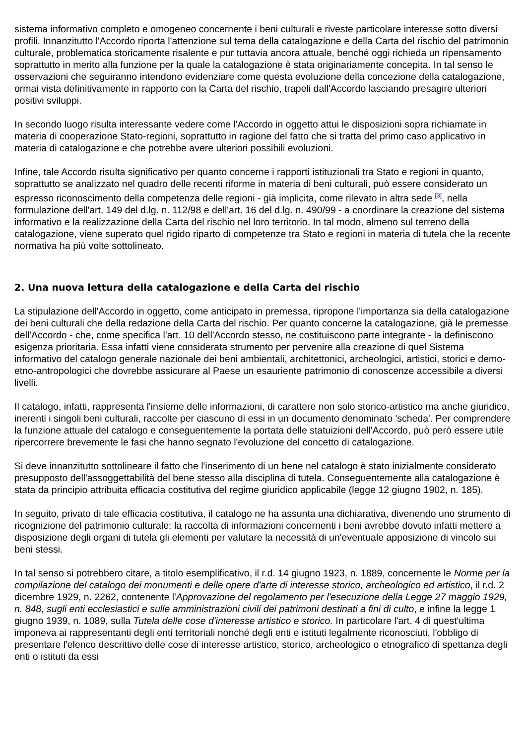sistema informativo completo e omogeneo concernente i beni culturali e riveste particolare interesse sotto diversi profili. Innanzitutto l'Accordo riporta l'attenzione sul tema della catalogazione e della Carta del rischio del patrimonio culturale, problematica storicamente risalente e pur tuttavia ancora attuale, benché oggi richieda un ripensamento soprattutto in merito alla funzione per la quale la catalogazione è stata originariamente concepita. In tal senso le osservazioni che seguiranno intendono evidenziare come questa evoluzione della concezione della catalogazione, ormai vista definitivamente in rapporto con la Carta del rischio, trapeli dall'Accordo lasciando presagire ulteriori positivi sviluppi.
In secondo luogo risulta interessante vedere come l'Accordo in oggetto attui le disposizioni sopra richiamate in materia di cooperazione Stato-regioni, soprattutto in ragione del fatto che si tratta del primo caso applicativo in materia di catalogazione e che potrebbe avere ulteriori possibili evoluzioni.
Infine, tale Accordo risulta significativo per quanto concerne i rapporti istituzionali tra Stato e regioni in quanto, soprattutto se analizzato nel quadro delle recenti riforme in materia di beni culturali, può essere considerato un espresso riconoscimento della competenza delle regioni - già implicita, come rilevato in altra sede <sup>[3]</sup>, nella formulazione dell'art. 149 del d.lg. n. 112/98 e dell'art. 16 del d.lg. n. 490/99 - a coordinare la creazione del sistema informativo e la realizzazione della Carta del rischio nel loro territorio. In tal modo, almeno sul terreno della catalogazione, viene superato quel rigido riparto di competenze tra Stato e regioni in materia di tutela che la recente normativa ha più volte sottolineato.
2. Una nuova lettura della catalogazione e della Carta del rischio
La stipulazione dell'Accordo in oggetto, come anticipato in premessa, ripropone l'importanza sia della catalogazione dei beni culturali che della redazione della Carta del rischio. Per quanto concerne la catalogazione, già le premesse dell'Accordo - che, come specifica l'art. 10 dell'Accordo stesso, ne costituiscono parte integrante - la definiscono esigenza prioritaria. Essa infatti viene considerata strumento per pervenire alla creazione di quel Sistema informativo del catalogo generale nazionale dei beni ambientali, architettonici, archeologici, artistici, storici e demo-etno-antropologici che dovrebbe assicurare al Paese un esauriente patrimonio di conoscenze accessibile a diversi livelli.
Il catalogo, infatti, rappresenta l'insieme delle informazioni, di carattere non solo storico-artistico ma anche giuridico, inerenti i singoli beni culturali, raccolte per ciascuno di essi in un documento denominato 'scheda'. Per comprendere la funzione attuale del catalogo e conseguentemente la portata delle statuizioni dell'Accordo, può però essere utile ripercorrere brevemente le fasi che hanno segnato l'evoluzione del concetto di catalogazione.
Si deve innanzitutto sottolineare il fatto che l'inserimento di un bene nel catalogo è stato inizialmente considerato presupposto dell'assoggettabilità del bene stesso alla disciplina di tutela. Conseguentemente alla catalogazione è stata da principio attribuita efficacia costitutiva del regime giuridico applicabile (legge 12 giugno 1902, n. 185).
In seguito, privato di tale efficacia costitutiva, il catalogo ne ha assunta una dichiarativa, divenendo uno strumento di ricognizione del patrimonio culturale: la raccolta di informazioni concernenti i beni avrebbe dovuto infatti mettere a disposizione degli organi di tutela gli elementi per valutare la necessità di un'eventuale apposizione di vincolo sui beni stessi.
In tal senso si potrebbero citare, a titolo esemplificativo, il r.d. 14 giugno 1923, n. 1889, concernente le Norme per la compilazione del catalogo dei monumenti e delle opere d'arte di interesse storico, archeologico ed artistico, il r.d. 2 dicembre 1929, n. 2262, contenente l'Approvazione del regolamento per l'esecuzione della Legge 27 maggio 1929, n. 848, sugli enti ecclesiastici e sulle amministrazioni civili dei patrimoni destinati a fini di culto, e infine la legge 1 giugno 1939, n. 1089, sulla Tutela delle cose d'interesse artistico e storico. In particolare l'art. 4 di quest'ultima imponeva ai rappresentanti degli enti territoriali nonché degli enti e istituti legalmente riconosciuti, l'obbligo di presentare l'elenco descrittivo delle cose di interesse artistico, storico, archeologico o etnografico di spettanza degli enti o istituti da essi